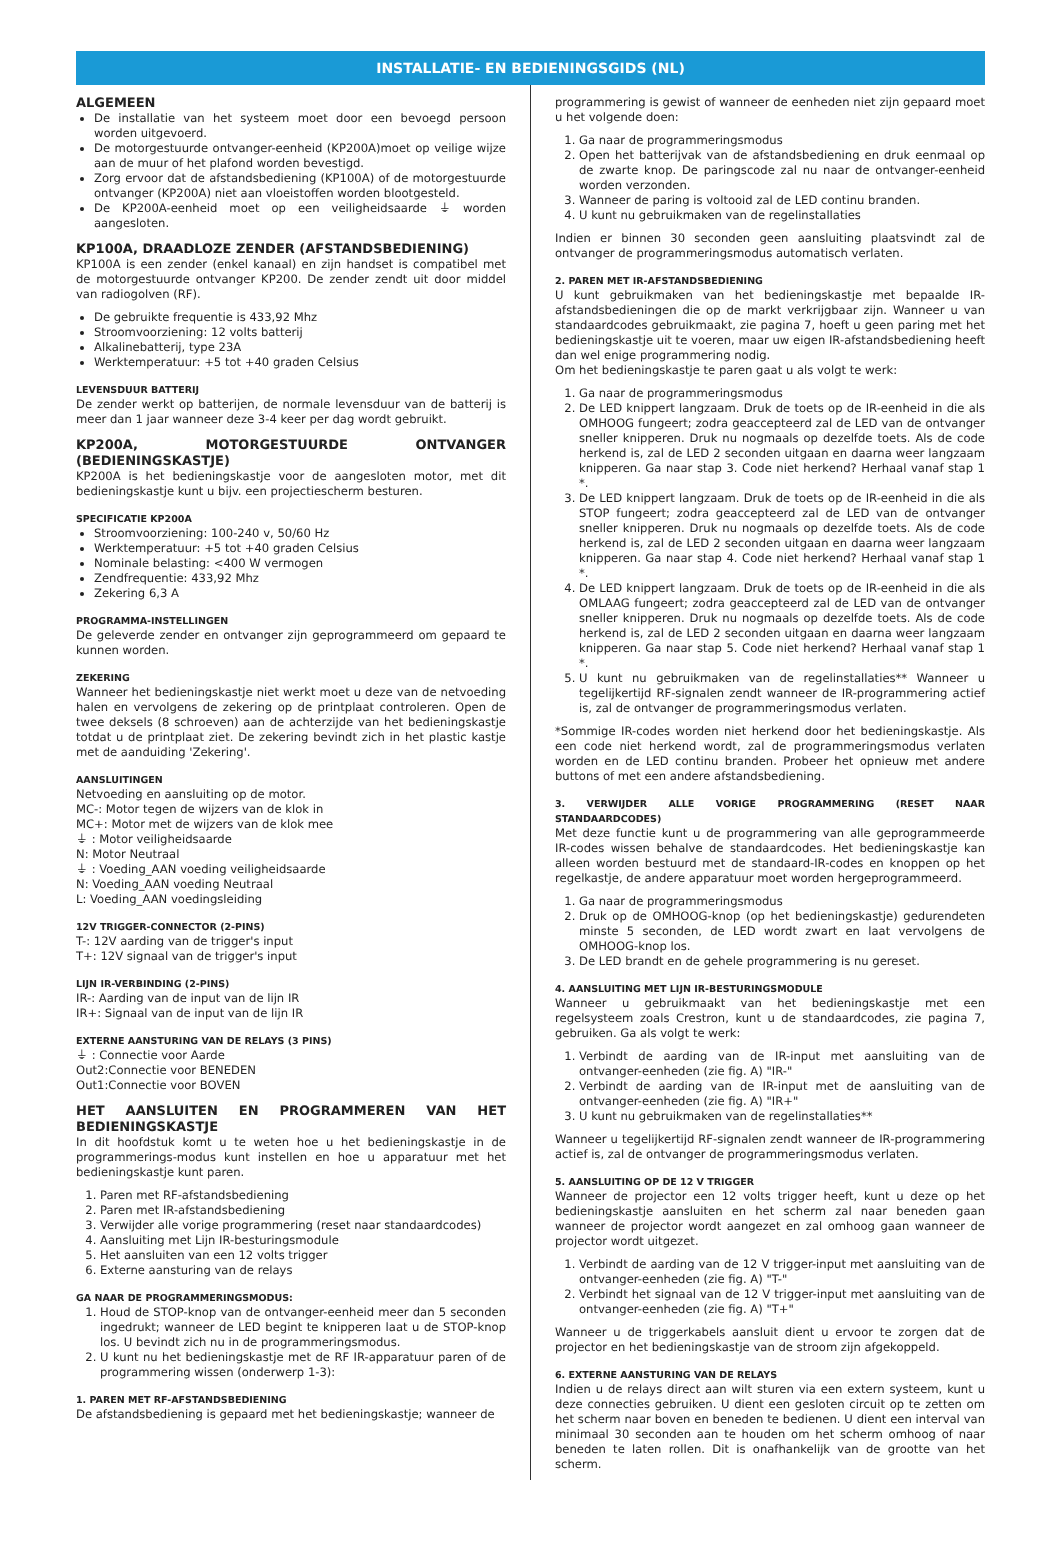INSTALLATIE- EN BEDIENINGSGIDS (NL)
ALGEMEEN
De installatie van het systeem moet door een bevoegd persoon worden uitgevoerd.
De motorgestuurde ontvanger-eenheid (KP200A)moet op veilige wijze aan de muur of het plafond worden bevestigd.
Zorg ervoor dat de afstandsbediening (KP100A) of de motorgestuurde ontvanger (KP200A) niet aan vloeistoffen worden blootgesteld.
De KP200A-eenheid moet op een veiligheidsaarde ⏚ worden aangesloten.
KP100A, DRAADLOZE ZENDER (AFSTANDSBEDIENING)
KP100A is een zender (enkel kanaal) en zijn handset is compatibel met de motorgestuurde ontvanger KP200. De zender zendt uit door middel van radiogolven (RF).
De gebruikte frequentie is 433,92 Mhz
Stroomvoorziening: 12 volts batterij
Alkalinebatterij, type 23A
Werktemperatuur: +5 tot +40 graden Celsius
LEVENSDUUR BATTERIJ
De zender werkt op batterijen, de normale levensduur van de batterij is meer dan 1 jaar wanneer deze 3-4 keer per dag wordt gebruikt.
KP200A, MOTORGESTUURDE ONTVANGER (BEDIENINGSKASTJE)
KP200A is het bedieningskastje voor de aangesloten motor, met dit bedieningskastje kunt u bijv. een projectiescherm besturen.
SPECIFICATIE KP200A
Stroomvoorziening: 100-240 v, 50/60 Hz
Werktemperatuur: +5 tot +40 graden Celsius
Nominale belasting: <400 W vermogen
Zendfrequentie: 433,92 Mhz
Zekering 6,3 A
PROGRAMMA-INSTELLINGEN
De geleverde zender en ontvanger zijn geprogrammeerd om gepaard te kunnen worden.
ZEKERING
Wanneer het bedieningskastje niet werkt moet u deze van de netvoeding halen en vervolgens de zekering op de printplaat controleren. Open de twee deksels (8 schroeven) aan de achterzijde van het bedieningskastje totdat u de printplaat ziet. De zekering bevindt zich in het plastic kastje met de aanduiding 'Zekering'.
AANSLUITINGEN
Netvoeding en aansluiting op de motor.
MC-: Motor tegen de wijzers van de klok in
MC+: Motor met de wijzers van de klok mee
⏚ : Motor veiligheidsaarde
N: Motor Neutraal
⏚ : Voeding_AAN voeding veiligheidsaarde
N: Voeding_AAN voeding Neutraal
L: Voeding_AAN voedingsleiding
12V TRIGGER-CONNECTOR (2-PINS)
T-: 12V aarding van de trigger's input
T+: 12V signaal van de trigger's input
LIJN IR-VERBINDING (2-PINS)
IR-: Aarding van de input van de lijn IR
IR+: Signaal van de input van de lijn IR
EXTERNE AANSTURING VAN DE RELAYS (3 PINS)
⏚ : Connectie voor Aarde
Out2:Connectie voor BENEDEN
Out1:Connectie voor BOVEN
HET AANSLUITEN EN PROGRAMMEREN VAN HET BEDIENINGSKASTJE
In dit hoofdstuk komt u te weten hoe u het bedieningskastje in de programmerings-modus kunt instellen en hoe u apparatuur met het bedieningskastje kunt paren.
1. Paren met RF-afstandsbediening
2. Paren met IR-afstandsbediening
3. Verwijder alle vorige programmering (reset naar standaardcodes)
4. Aansluiting met Lijn IR-besturingsmodule
5. Het aansluiten van een 12 volts trigger
6. Externe aansturing van de relays
GA NAAR DE PROGRAMMERINGSMODUS:
1. Houd de STOP-knop van de ontvanger-eenheid meer dan 5 seconden ingedrukt; wanneer de LED begint te knipperen laat u de STOP-knop los. U bevindt zich nu in de programmeringsmodus.
2. U kunt nu het bedieningskastje met de RF IR-apparatuur paren of de programmering wissen (onderwerp 1-3):
1. PAREN MET RF-AFSTANDSBEDIENING
De afstandsbediening is gepaard met het bedieningskastje; wanneer de
programmering is gewist of wanneer de eenheden niet zijn gepaard moet u het volgende doen:
1. Ga naar de programmeringsmodus
2. Open het batterijvak van de afstandsbediening en druk eenmaal op de zwarte knop. De paringscode zal nu naar de ontvanger-eenheid worden verzonden.
3. Wanneer de paring is voltooid zal de LED continu branden.
4. U kunt nu gebruikmaken van de regelinstallaties
Indien er binnen 30 seconden geen aansluiting plaatsvindt zal de ontvanger de programmeringsmodus automatisch verlaten.
2. PAREN MET IR-AFSTANDSBEDIENING
U kunt gebruikmaken van het bedieningskastje met bepaalde IR-afstandsbedieningen die op de markt verkrijgbaar zijn. Wanneer u van standaardcodes gebruikmaakt, zie pagina 7, hoeft u geen paring met het bedieningskastje uit te voeren, maar uw eigen IR-afstandsbediening heeft dan wel enige programmering nodig.
Om het bedieningskastje te paren gaat u als volgt te werk:
1. Ga naar de programmeringsmodus
2. De LED knippert langzaam. Druk de toets op de IR-eenheid in die als OMHOOG fungeert; zodra geaccepteerd zal de LED van de ontvanger sneller knipperen. Druk nu nogmaals op dezelfde toets. Als de code herkend is, zal de LED 2 seconden uitgaan en daarna weer langzaam knipperen. Ga naar stap 3. Code niet herkend? Herhaal vanaf stap 1 *.
3. De LED knippert langzaam. Druk de toets op de IR-eenheid in die als STOP fungeert; zodra geaccepteerd zal de LED van de ontvanger sneller knipperen. Druk nu nogmaals op dezelfde toets. Als de code herkend is, zal de LED 2 seconden uitgaan en daarna weer langzaam knipperen. Ga naar stap 4. Code niet herkend? Herhaal vanaf stap 1 *.
4. De LED knippert langzaam. Druk de toets op de IR-eenheid in die als OMLAAG fungeert; zodra geaccepteerd zal de LED van de ontvanger sneller knipperen. Druk nu nogmaals op dezelfde toets. Als de code herkend is, zal de LED 2 seconden uitgaan en daarna weer langzaam knipperen. Ga naar stap 5. Code niet herkend? Herhaal vanaf stap 1 *.
5. U kunt nu gebruikmaken van de regelinstallaties** Wanneer u tegelijkertijd RF-signalen zendt wanneer de IR-programmering actief is, zal de ontvanger de programmeringsmodus verlaten.
*Sommige IR-codes worden niet herkend door het bedieningskastje. Als een code niet herkend wordt, zal de programmeringsmodus verlaten worden en de LED continu branden. Probeer het opnieuw met andere buttons of met een andere afstandsbediening.
3. VERWIJDER ALLE VORIGE PROGRAMMERING (RESET NAAR STANDAARDCODES)
Met deze functie kunt u de programmering van alle geprogrammeerde IR-codes wissen behalve de standaardcodes. Het bedieningskastje kan alleen worden bestuurd met de standaard-IR-codes en knoppen op het regelkastje, de andere apparatuur moet worden hergeprogrammeerd.
1. Ga naar de programmeringsmodus
2. Druk op de OMHOOG-knop (op het bedieningskastje) gedurendeten minste 5 seconden, de LED wordt zwart en laat vervolgens de OMHOOG-knop los.
3. De LED brandt en de gehele programmering is nu gereset.
4. AANSLUITING MET LIJN IR-BESTURINGSMODULE
Wanneer u gebruikmaakt van het bedieningskastje met een regelsysteem zoals Crestron, kunt u de standaardcodes, zie pagina 7, gebruiken. Ga als volgt te werk:
1. Verbindt de aarding van de IR-input met aansluiting van de ontvanger-eenheden (zie fig. A) "IR-"
2. Verbindt de aarding van de IR-input met de aansluiting van de ontvanger-eenheden (zie fig. A) "IR+"
3. U kunt nu gebruikmaken van de regelinstallaties**
Wanneer u tegelijkertijd RF-signalen zendt wanneer de IR-programmering actief is, zal de ontvanger de programmeringsmodus verlaten.
5. AANSLUITING OP DE 12 V TRIGGER
Wanneer de projector een 12 volts trigger heeft, kunt u deze op het bedieningskastje aansluiten en het scherm zal naar beneden gaan wanneer de projector wordt aangezet en zal omhoog gaan wanneer de projector wordt uitgezet.
1. Verbindt de aarding van de 12 V trigger-input met aansluiting van de ontvanger-eenheden (zie fig. A) "T-"
2. Verbindt het signaal van de 12 V trigger-input met aansluiting van de ontvanger-eenheden (zie fig. A) "T+"
Wanneer u de triggerkabels aansluit dient u ervoor te zorgen dat de projector en het bedieningskastje van de stroom zijn afgekoppeld.
6. EXTERNE AANSTURING VAN DE RELAYS
Indien u de relays direct aan wilt sturen via een extern systeem, kunt u deze connecties gebruiken. U dient een gesloten circuit op te zetten om het scherm naar boven en beneden te bedienen. U dient een interval van minimaal 30 seconden aan te houden om het scherm omhoog of naar beneden te laten rollen. Dit is onafhankelijk van de grootte van het scherm.